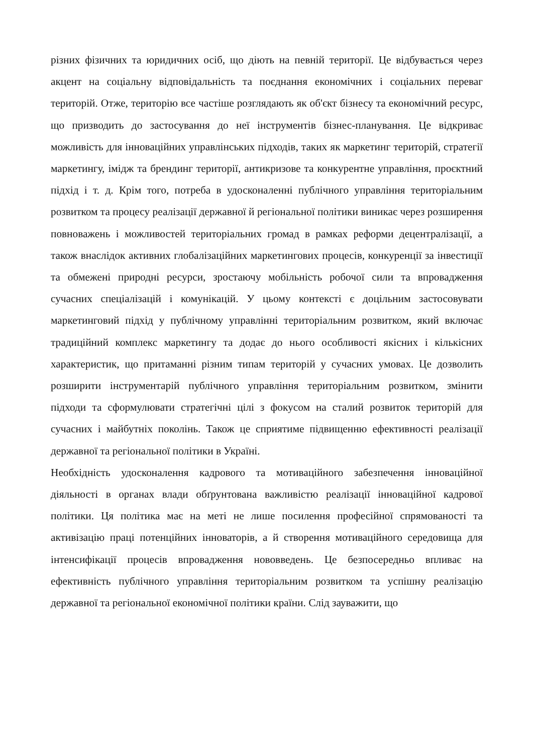різних фізичних та юридичних осіб, що діють на певній території. Це відбувається через акцент на соціальну відповідальність та поєднання економічних і соціальних переваг територій. Отже, територію все частіше розглядають як об'єкт бізнесу та економічний ресурс, що призводить до застосування до неї інструментів бізнес-планування. Це відкриває можливість для інноваційних управлінських підходів, таких як маркетинг територій, стратегії маркетингу, імідж та брендинг території, антикризове та конкурентне управління, проєктний підхід і т. д. Крім того, потреба в удосконаленні публічного управління територіальним розвитком та процесу реалізації державної й регіональної політики виникає через розширення повноважень і можливостей територіальних громад в рамках реформи децентралізації, а також внаслідок активних глобалізаційних маркетингових процесів, конкуренції за інвестиції та обмежені природні ресурси, зростаючу мобільність робочої сили та впровадження сучасних спеціалізацій і комунікацій. У цьому контексті є доцільним застосовувати маркетинговий підхід у публічному управлінні територіальним розвитком, який включає традиційний комплекс маркетингу та додає до нього особливості якісних і кількісних характеристик, що притаманні різним типам територій у сучасних умовах. Це дозволить розширити інструментарій публічного управління територіальним розвитком, змінити підходи та сформулювати стратегічні цілі з фокусом на сталий розвиток територій для сучасних і майбутніх поколінь. Також це сприятиме підвищенню ефективності реалізації державної та регіональної політики в Україні.
Необхідність удосконалення кадрового та мотиваційного забезпечення інноваційної діяльності в органах влади обґрунтована важливістю реалізації інноваційної кадрової політики. Ця політика має на меті не лише посилення професійної спрямованості та активізацію праці потенційних інноваторів, а й створення мотиваційного середовища для інтенсифікації процесів впровадження нововведень. Це безпосередньо впливає на ефективність публічного управління територіальним розвитком та успішну реалізацію державної та регіональної економічної політики країни. Слід зауважити, що